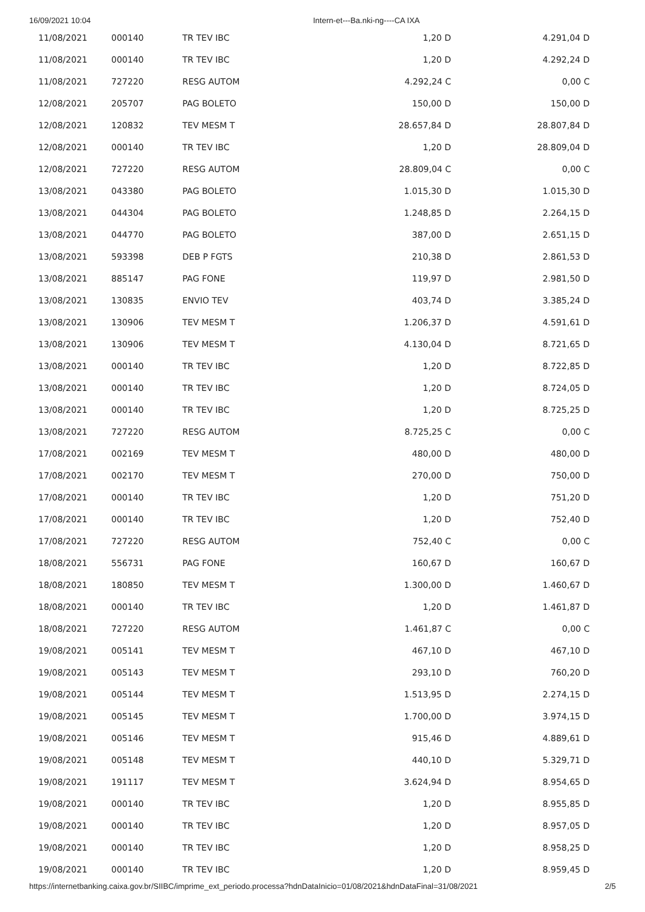16/09/2021 10:04 Intern-et---Ba.nki-ng----CA IXA
| 11/08/2021 | 000140 | TR TEV IBC | 1,20 D | 4.291,04 D |
| 11/08/2021 | 000140 | TR TEV IBC | 1,20 D | 4.292,24 D |
| 11/08/2021 | 727220 | RESG AUTOM | 4.292,24 C | 0,00 C |
| 12/08/2021 | 205707 | PAG BOLETO | 150,00 D | 150,00 D |
| 12/08/2021 | 120832 | TEV MESM T | 28.657,84 D | 28.807,84 D |
| 12/08/2021 | 000140 | TR TEV IBC | 1,20 D | 28.809,04 D |
| 12/08/2021 | 727220 | RESG AUTOM | 28.809,04 C | 0,00 C |
| 13/08/2021 | 043380 | PAG BOLETO | 1.015,30 D | 1.015,30 D |
| 13/08/2021 | 044304 | PAG BOLETO | 1.248,85 D | 2.264,15 D |
| 13/08/2021 | 044770 | PAG BOLETO | 387,00 D | 2.651,15 D |
| 13/08/2021 | 593398 | DEB P FGTS | 210,38 D | 2.861,53 D |
| 13/08/2021 | 885147 | PAG FONE | 119,97 D | 2.981,50 D |
| 13/08/2021 | 130835 | ENVIO TEV | 403,74 D | 3.385,24 D |
| 13/08/2021 | 130906 | TEV MESM T | 1.206,37 D | 4.591,61 D |
| 13/08/2021 | 130906 | TEV MESM T | 4.130,04 D | 8.721,65 D |
| 13/08/2021 | 000140 | TR TEV IBC | 1,20 D | 8.722,85 D |
| 13/08/2021 | 000140 | TR TEV IBC | 1,20 D | 8.724,05 D |
| 13/08/2021 | 000140 | TR TEV IBC | 1,20 D | 8.725,25 D |
| 13/08/2021 | 727220 | RESG AUTOM | 8.725,25 C | 0,00 C |
| 17/08/2021 | 002169 | TEV MESM T | 480,00 D | 480,00 D |
| 17/08/2021 | 002170 | TEV MESM T | 270,00 D | 750,00 D |
| 17/08/2021 | 000140 | TR TEV IBC | 1,20 D | 751,20 D |
| 17/08/2021 | 000140 | TR TEV IBC | 1,20 D | 752,40 D |
| 17/08/2021 | 727220 | RESG AUTOM | 752,40 C | 0,00 C |
| 18/08/2021 | 556731 | PAG FONE | 160,67 D | 160,67 D |
| 18/08/2021 | 180850 | TEV MESM T | 1.300,00 D | 1.460,67 D |
| 18/08/2021 | 000140 | TR TEV IBC | 1,20 D | 1.461,87 D |
| 18/08/2021 | 727220 | RESG AUTOM | 1.461,87 C | 0,00 C |
| 19/08/2021 | 005141 | TEV MESM T | 467,10 D | 467,10 D |
| 19/08/2021 | 005143 | TEV MESM T | 293,10 D | 760,20 D |
| 19/08/2021 | 005144 | TEV MESM T | 1.513,95 D | 2.274,15 D |
| 19/08/2021 | 005145 | TEV MESM T | 1.700,00 D | 3.974,15 D |
| 19/08/2021 | 005146 | TEV MESM T | 915,46 D | 4.889,61 D |
| 19/08/2021 | 005148 | TEV MESM T | 440,10 D | 5.329,71 D |
| 19/08/2021 | 191117 | TEV MESM T | 3.624,94 D | 8.954,65 D |
| 19/08/2021 | 000140 | TR TEV IBC | 1,20 D | 8.955,85 D |
| 19/08/2021 | 000140 | TR TEV IBC | 1,20 D | 8.957,05 D |
| 19/08/2021 | 000140 | TR TEV IBC | 1,20 D | 8.958,25 D |
| 19/08/2021 | 000140 | TR TEV IBC | 1,20 D | 8.959,45 D |
https://internetbanking.caixa.gov.br/SIIBC/imprime_ext_periodo.processa?hdnDataInicio=01/08/2021&hdnDataFinal=31/08/2021 2/5